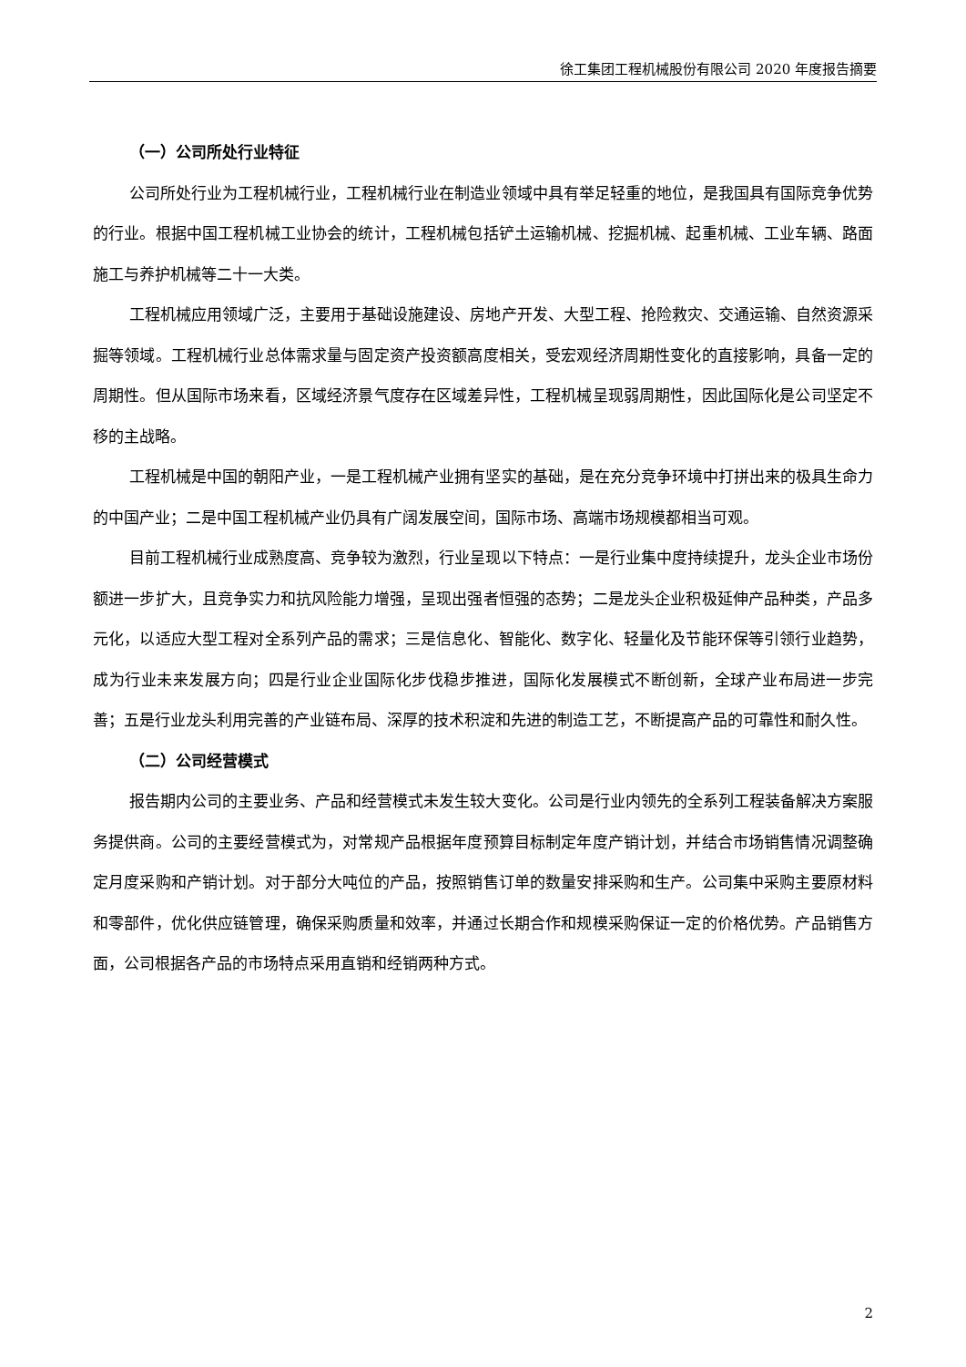徐工集团工程机械股份有限公司 2020 年度报告摘要
（一）公司所处行业特征
公司所处行业为工程机械行业，工程机械行业在制造业领域中具有举足轻重的地位，是我国具有国际竞争优势的行业。根据中国工程机械工业协会的统计，工程机械包括铲土运输机械、挖掘机械、起重机械、工业车辆、路面施工与养护机械等二十一大类。
工程机械应用领域广泛，主要用于基础设施建设、房地产开发、大型工程、抢险救灾、交通运输、自然资源采掘等领域。工程机械行业总体需求量与固定资产投资额高度相关，受宏观经济周期性变化的直接影响，具备一定的周期性。但从国际市场来看，区域经济景气度存在区域差异性，工程机械呈现弱周期性，因此国际化是公司坚定不移的主战略。
工程机械是中国的朝阳产业，一是工程机械产业拥有坚实的基础，是在充分竞争环境中打拼出来的极具生命力的中国产业；二是中国工程机械产业仍具有广阔发展空间，国际市场、高端市场规模都相当可观。
目前工程机械行业成熟度高、竞争较为激烈，行业呈现以下特点：一是行业集中度持续提升，龙头企业市场份额进一步扩大，且竞争实力和抗风险能力增强，呈现出强者恒强的态势；二是龙头企业积极延伸产品种类，产品多元化，以适应大型工程对全系列产品的需求；三是信息化、智能化、数字化、轻量化及节能环保等引领行业趋势，成为行业未来发展方向；四是行业企业国际化步伐稳步推进，国际化发展模式不断创新，全球产业布局进一步完善；五是行业龙头利用完善的产业链布局、深厚的技术积淀和先进的制造工艺，不断提高产品的可靠性和耐久性。
（二）公司经营模式
报告期内公司的主要业务、产品和经营模式未发生较大变化。公司是行业内领先的全系列工程装备解决方案服务提供商。公司的主要经营模式为，对常规产品根据年度预算目标制定年度产销计划，并结合市场销售情况调整确定月度采购和产销计划。对于部分大吨位的产品，按照销售订单的数量安排采购和生产。公司集中采购主要原材料和零部件，优化供应链管理，确保采购质量和效率，并通过长期合作和规模采购保证一定的价格优势。产品销售方面，公司根据各产品的市场特点采用直销和经销两种方式。
2